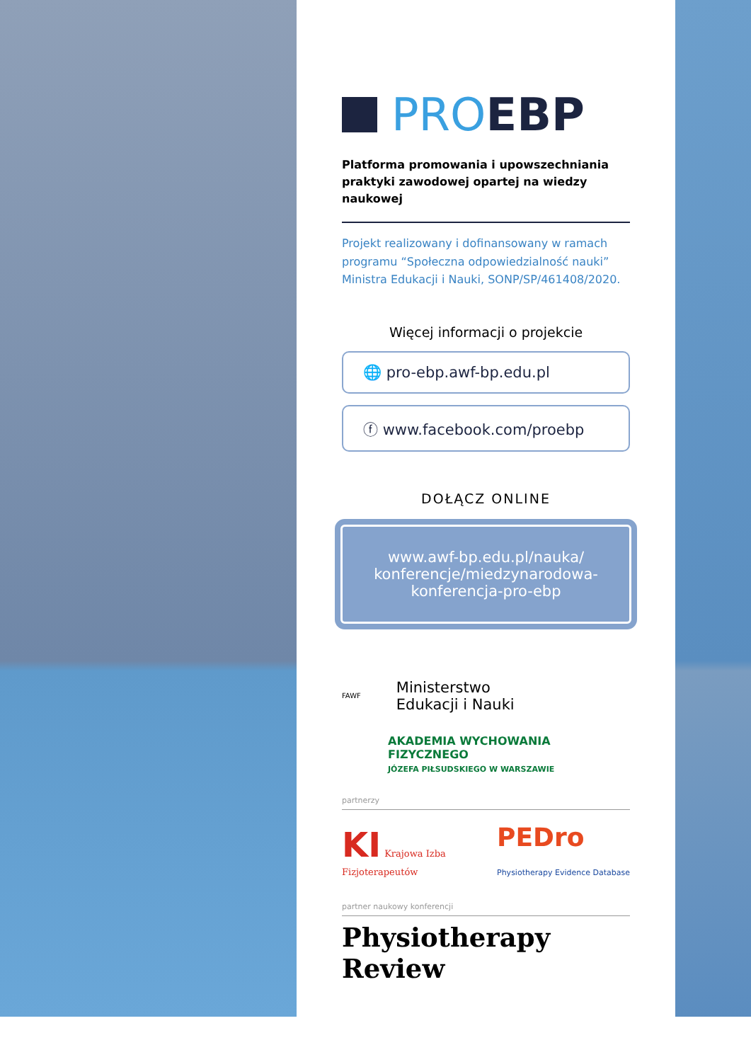PROEBP
Platforma promowania i upowszechniania praktyki zawodowej opartej na wiedzy naukowej
Projekt realizowany i dofinansowany w ramach programu “Społeczna odpowiedzialność nauki” Ministra Edukacji i Nauki, SONP/SP/461408/2020.
Więcej informacji o projekcie
🌐 pro-ebp.awf-bp.edu.pl
ⓕ www.facebook.com/proebp
DOŁĄCZ ONLINE
www.awf-bp.edu.pl/nauka/ konferencje/miedzynarodowa-konferencja-pro-ebp
FAWF Ministerstwo
Edukacji i Nauki
AKADEMIA WYCHOWANIA FIZYCZNEGO
JÓZEFA PIŁSUDSKIEGO W WARSZAWIE
partnerzy
KI Krajowa Izba
Fizjoterapeutów PEDro
Physiotherapy Evidence Database
partner naukowy konferencji
Physiotherapy Review